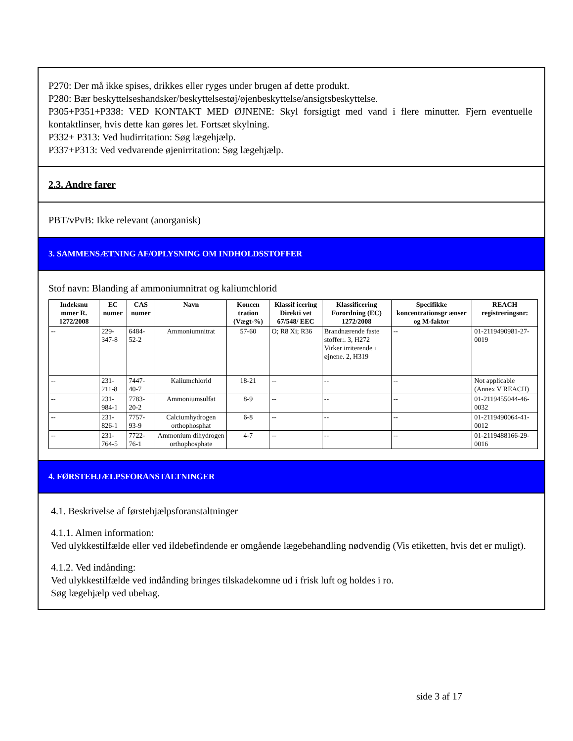P270: Der må ikke spises, drikkes eller ryges under brugen af dette produkt.
P280: Bær beskyttelseshandsker/beskyttelsestøj/øjenbeskyttelse/ansigtsbeskyttelse.
P305+P351+P338: VED KONTAKT MED ØJNENE: Skyl forsigtigt med vand i flere minutter. Fjern eventuelle kontaktlinser, hvis dette kan gøres let. Fortsæt skylning.
P332+ P313: Ved hudirritation: Søg lægehjælp.
P337+P313: Ved vedvarende øjenirritation: Søg lægehjælp.
2.3. Andre farer
PBT/vPvB: Ikke relevant (anorganisk)
3. SAMMENSÆTNING AF/OPLYSNING OM INDHOLDSSTOFFER
Stof navn: Blanding af ammoniumnitrat og kaliumchlorid
| Indeksnu mmer R. 1272/2008 | EC numer | CAS numer | Navn | Koncen tration (Vægt-%) | Klassif icering Direkti vet 67/548/ EEC | Klassificering Forordning (EC) 1272/2008 | Specifikke koncentrationsgr ænser og M-faktor | REACH registreringsnr: |
| --- | --- | --- | --- | --- | --- | --- | --- | --- |
| -- | 229-347-8 | 6484-52-2 | Ammoniumnitrat | 57-60 | O; R8 Xi; R36 | Brandnærende faste stoffer:. 3, H272 Virker irriterende i øjnene. 2, H319 | -- | 01-2119490981-27-0019 |
| -- | 231-211-8 | 7447-40-7 | Kaliumchlorid | 18-21 | -- | -- | -- | Not applicable (Annex V REACH) |
| -- | 231-984-1 | 7783-20-2 | Ammoniumsulfat | 8-9 | -- | -- | -- | 01-2119455044-46-0032 |
| -- | 231-826-1 | 7757-93-9 | Calciumhydrogen orthophosphat | 6-8 | -- | -- | -- | 01-2119490064-41-0012 |
| -- | 231-764-5 | 7722-76-1 | Ammonium dihydrogen orthophosphate | 4-7 | -- | -- | -- | 01-2119488166-29-0016 |
4. FØRSTEHJÆLPSFORANSTALTNINGER
4.1. Beskrivelse af førstehjælpsforanstaltninger
4.1.1. Almen information:
Ved ulykkestilfælde eller ved ildebefindende er omgående lægebehandling nødvendig (Vis etiketten, hvis det er muligt).
4.1.2. Ved indånding:
Ved ulykkestilfælde ved indånding bringes tilskadekomne ud i frisk luft og holdes i ro.
Søg lægehjælp ved ubehag.
side 3 af 17